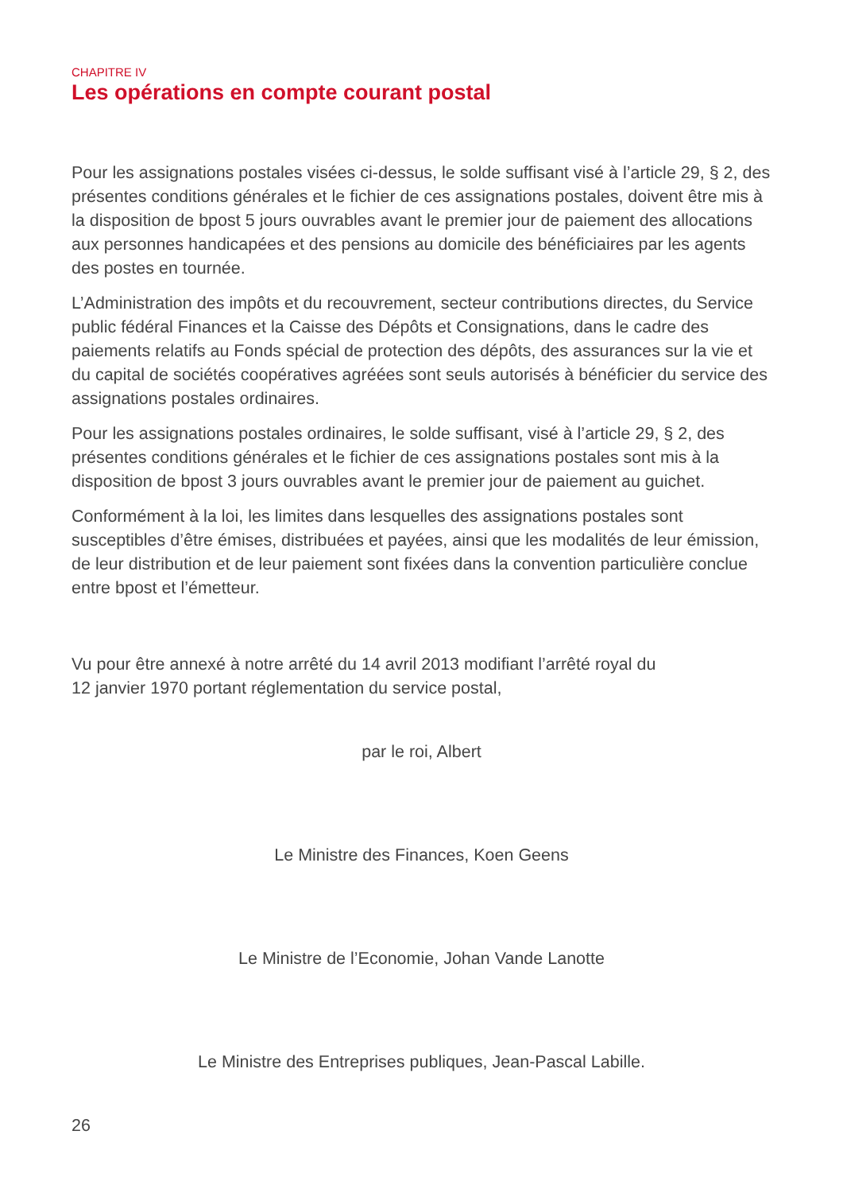CHAPITRE IV
Les opérations en compte courant postal
Pour les assignations postales visées ci-dessus, le solde suffisant visé à l’article 29, § 2, des présentes conditions générales et le fichier de ces assignations postales, doivent être mis à la disposition de bpost 5 jours ouvrables avant le premier jour de paiement des allocations aux personnes handicapées et des pensions au domicile des bénéficiaires par les agents des postes en tournée.
L’Administration des impôts et du recouvrement, secteur contributions directes, du Service public fédéral Finances et la Caisse des Dépôts et Consignations, dans le cadre des paiements relatifs au Fonds spécial de protection des dépôts, des assurances sur la vie et du capital de sociétés coopératives agréées sont seuls autorisés à bénéficier du service des assignations postales ordinaires.
Pour les assignations postales ordinaires, le solde suffisant, visé à l’article 29, § 2, des présentes conditions générales et le fichier de ces assignations postales sont mis à la disposition de bpost 3 jours ouvrables avant le premier jour de paiement au guichet.
Conformément à la loi, les limites dans lesquelles des assignations postales sont susceptibles d’être émises, distribuées et payées, ainsi que les modalités de leur émission, de leur distribution et de leur paiement sont fixées dans la convention particulière conclue entre bpost et l’émetteur.
Vu pour être annexé à notre arrêté du 14 avril 2013 modifiant l’arrêté royal du
12 janvier 1970 portant réglementation du service postal,
par le roi, Albert
Le Ministre des Finances, Koen Geens
Le Ministre de l’Economie, Johan Vande Lanotte
Le Ministre des Entreprises publiques, Jean-Pascal Labille.
26